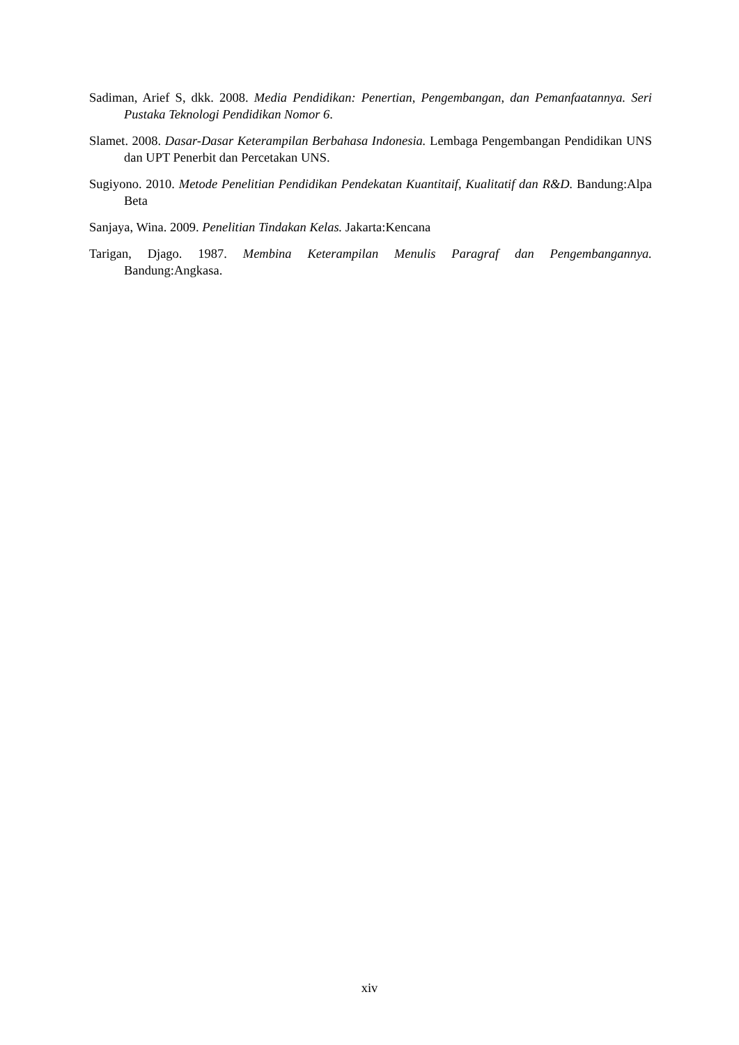Sadiman, Arief S, dkk. 2008. Media Pendidikan: Penertian, Pengembangan, dan Pemanfaatannya. Seri Pustaka Teknologi Pendidikan Nomor 6.
Slamet. 2008. Dasar-Dasar Keterampilan Berbahasa Indonesia. Lembaga Pengembangan Pendidikan UNS dan UPT Penerbit dan Percetakan UNS.
Sugiyono. 2010. Metode Penelitian Pendidikan Pendekatan Kuantitaif, Kualitatif dan R&D. Bandung:Alpa Beta
Sanjaya, Wina. 2009. Penelitian Tindakan Kelas. Jakarta:Kencana
Tarigan, Djago. 1987. Membina Keterampilan Menulis Paragraf dan Pengembangannya. Bandung:Angkasa.
xiv